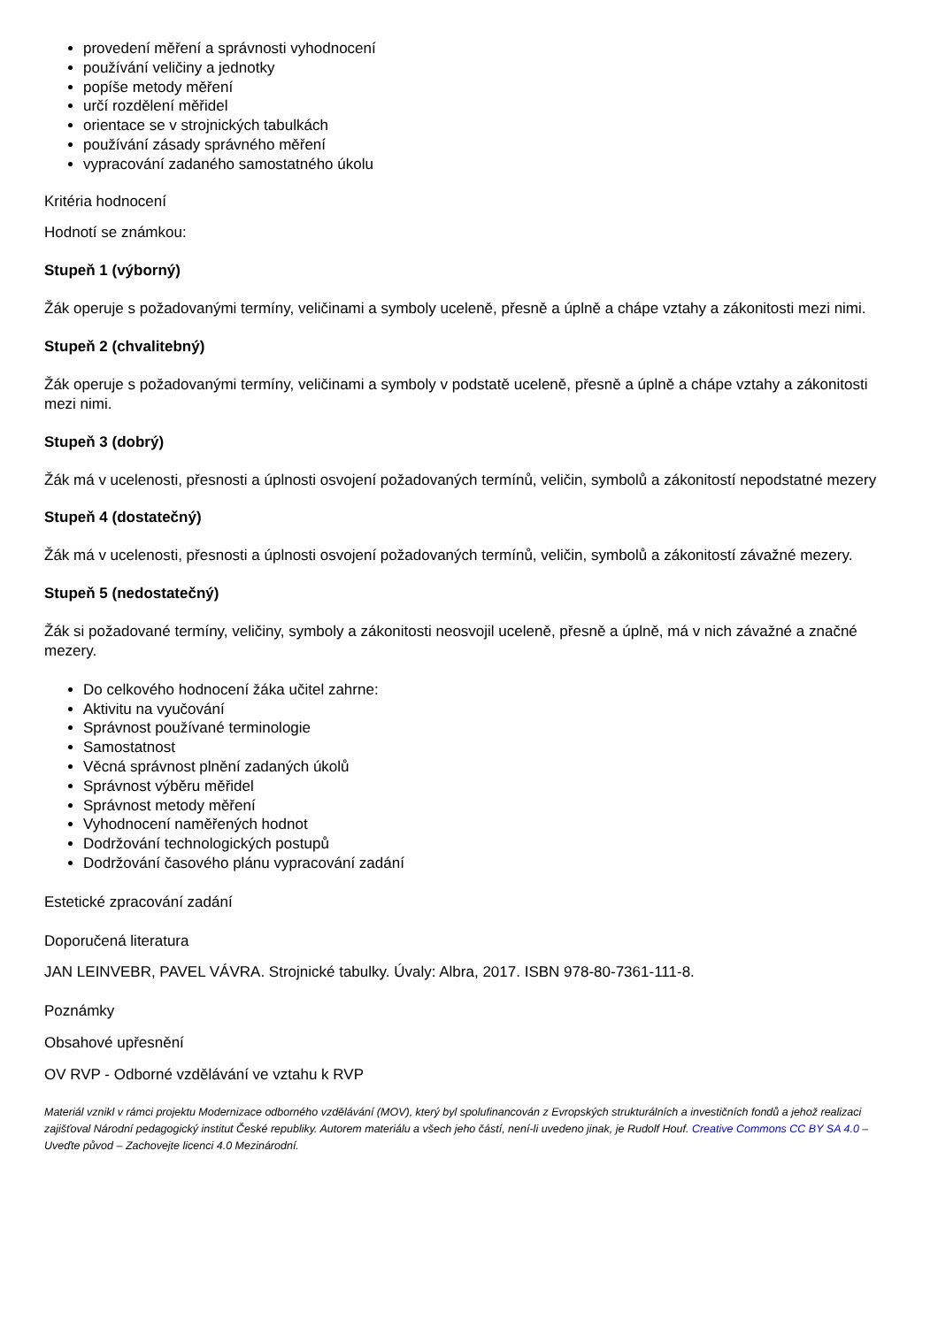provedení měření a správnosti vyhodnocení
používání veličiny a jednotky
popíše metody měření
určí rozdělení měřidel
orientace se v strojnických tabulkách
používání zásady správného měření
vypracování zadaného samostatného úkolu
Kritéria hodnocení
Hodnotí se známkou:
Stupeň 1 (výborný)
Žák operuje s požadovanými termíny, veličinami a symboly uceleně, přesně a úplně a chápe vztahy a zákonitosti mezi nimi.
Stupeň 2 (chvalitebný)
Žák operuje s požadovanými termíny, veličinami a symboly v podstatě uceleně, přesně a úplně a chápe vztahy a zákonitosti mezi nimi.
Stupeň 3 (dobrý)
Žák má v ucelenosti, přesnosti a úplnosti osvojení požadovaných termínů, veličin, symbolů a zákonitostí nepodstatné mezery
Stupeň 4 (dostatečný)
Žák má v ucelenosti, přesnosti a úplnosti osvojení požadovaných termínů, veličin, symbolů a zákonitostí závažné mezery.
Stupeň 5 (nedostatečný)
Žák si požadované termíny, veličiny, symboly a zákonitosti neosvojil uceleně, přesně a úplně, má v nich závažné a značné mezery.
Do celkového hodnocení žáka učitel zahrne:
Aktivitu na vyučování
Správnost používané terminologie
Samostatnost
Věcná správnost plnění zadaných úkolů
Správnost výběru měřidel
Správnost metody měření
Vyhodnocení naměřených hodnot
Dodržování technologických postupů
Dodržování časového plánu vypracování zadání
Estetické zpracování zadání
Doporučená literatura
JAN LEINVEBR, PAVEL VÁVRA. Strojnické tabulky. Úvaly: Albra, 2017. ISBN 978-80-7361-111-8.
Poznámky
Obsahové upřesnění
OV RVP - Odborné vzdělávání ve vztahu k RVP
Materiál vznikl v rámci projektu Modernizace odborného vzdělávání (MOV), který byl spolufinancován z Evropských strukturálních a investičních fondů a jehož realizaci zajišťoval Národní pedagogický institut České republiky. Autorem materiálu a všech jeho částí, není-li uvedeno jinak, je Rudolf Houf. Creative Commons CC BY SA 4.0 – Uveďte původ – Zachovejte licenci 4.0 Mezinárodní.